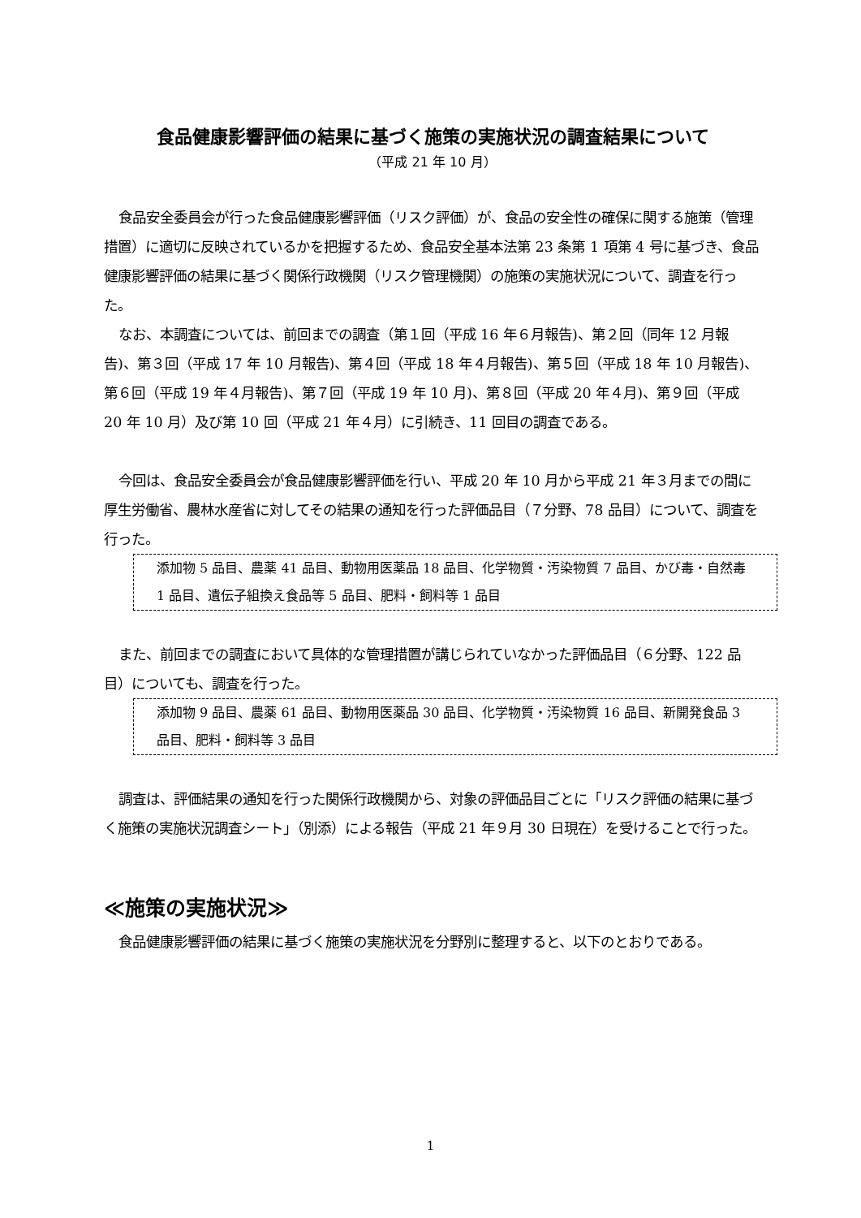食品健康影響評価の結果に基づく施策の実施状況の調査結果について
（平成 21 年 10 月）
食品安全委員会が行った食品健康影響評価（リスク評価）が、食品の安全性の確保に関する施策（管理措置）に適切に反映されているかを把握するため、食品安全基本法第 23 条第 1 項第 4 号に基づき、食品健康影響評価の結果に基づく関係行政機関（リスク管理機関）の施策の実施状況について、調査を行った。
なお、本調査については、前回までの調査（第１回（平成 16 年６月報告)、第２回（同年 12 月報告)、第３回（平成 17 年 10 月報告)、第４回（平成 18 年４月報告)、第５回（平成 18 年 10 月報告)、第６回（平成 19 年４月報告)、第７回（平成 19 年 10 月)、第８回（平成 20 年４月)、第９回（平成 20 年 10 月）及び第 10 回（平成 21 年４月）に引続き、11 回目の調査である。
今回は、食品安全委員会が食品健康影響評価を行い、平成 20 年 10 月から平成 21 年３月までの間に厚生労働省、農林水産省に対してその結果の通知を行った評価品目（７分野、78 品目）について、調査を行った。
添加物 5 品目、農薬 41 品目、動物用医薬品 18 品目、化学物質・汚染物質 7 品目、かび毒・自然毒 1 品目、遺伝子組換え食品等 5 品目、肥料・飼料等 1 品目
また、前回までの調査において具体的な管理措置が講じられていなかった評価品目（６分野、122 品目）についても、調査を行った。
添加物 9 品目、農薬 61 品目、動物用医薬品 30 品目、化学物質・汚染物質 16 品目、新開発食品 3 品目、肥料・飼料等 3 品目
調査は、評価結果の通知を行った関係行政機関から、対象の評価品目ごとに「リスク評価の結果に基づく施策の実施状況調査シート」（別添）による報告（平成 21 年９月 30 日現在）を受けることで行った。
≪施策の実施状況≫
食品健康影響評価の結果に基づく施策の実施状況を分野別に整理すると、以下のとおりである。
1